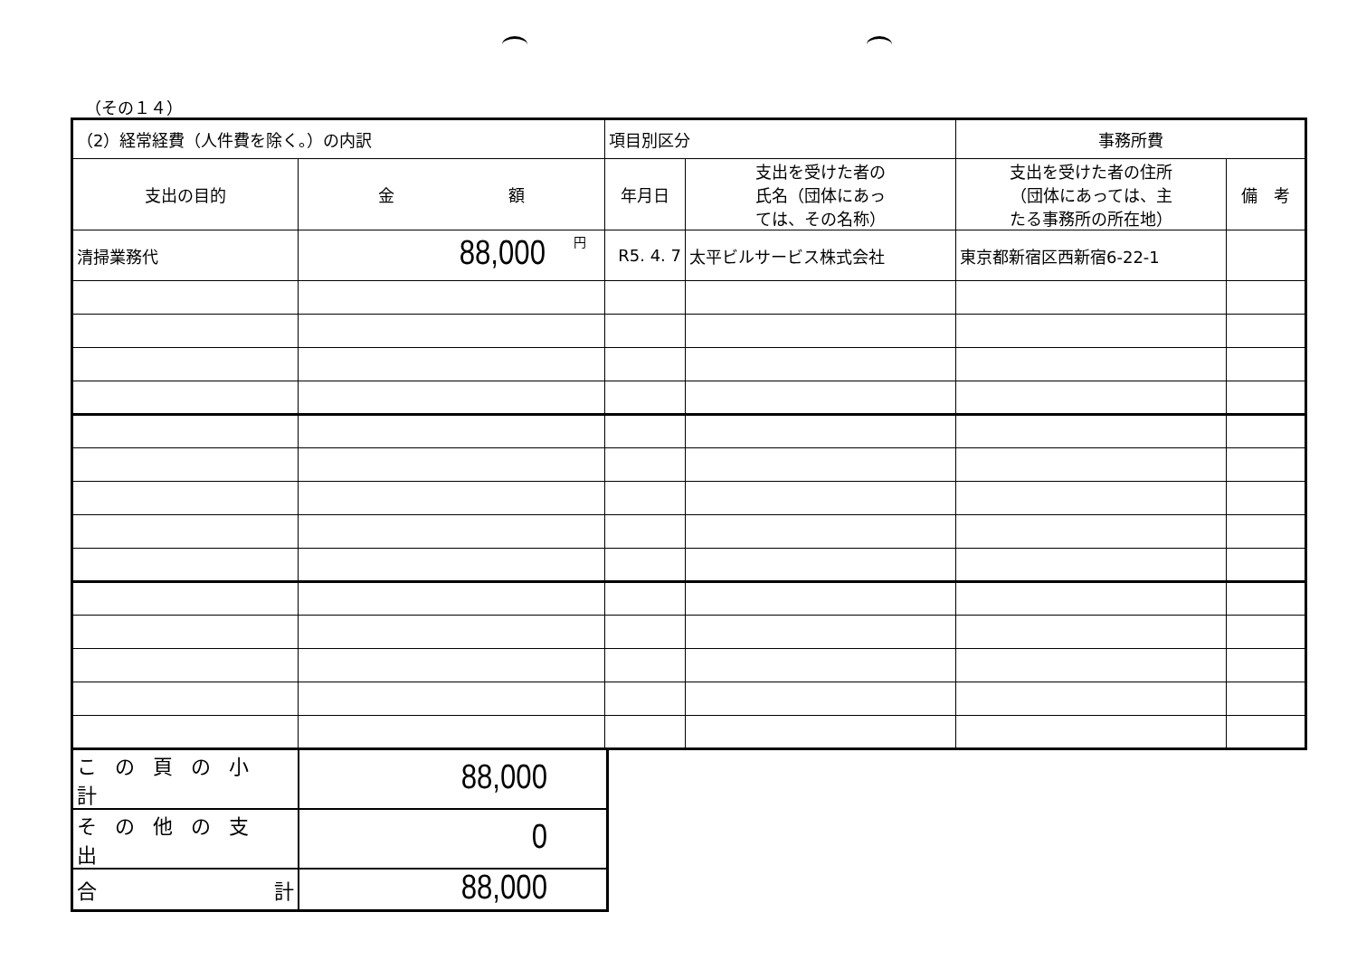（その１４）
| （2）経常経費（人件費を除く。）の内訳 | | 項目別区分 | | 事務所費 | |
| 支出の目的 | 金 額 | 年月日 | 支出を受けた者の 氏名（団体にあっ ては、その名称） | 支出を受けた者の住所 （団体にあっては、主 たる事務所の所在地） | 備 考 |
| 清掃業務代 | 88,000 <sup>円</sup> | R5. 4. 7 | 太平ビルサービス株式会社 | 東京都新宿区西新宿6-22-1 | |
| この頁の小計 | 88,000 |
| その他の支出 | 0 |
| 合 計 | 88,000 |